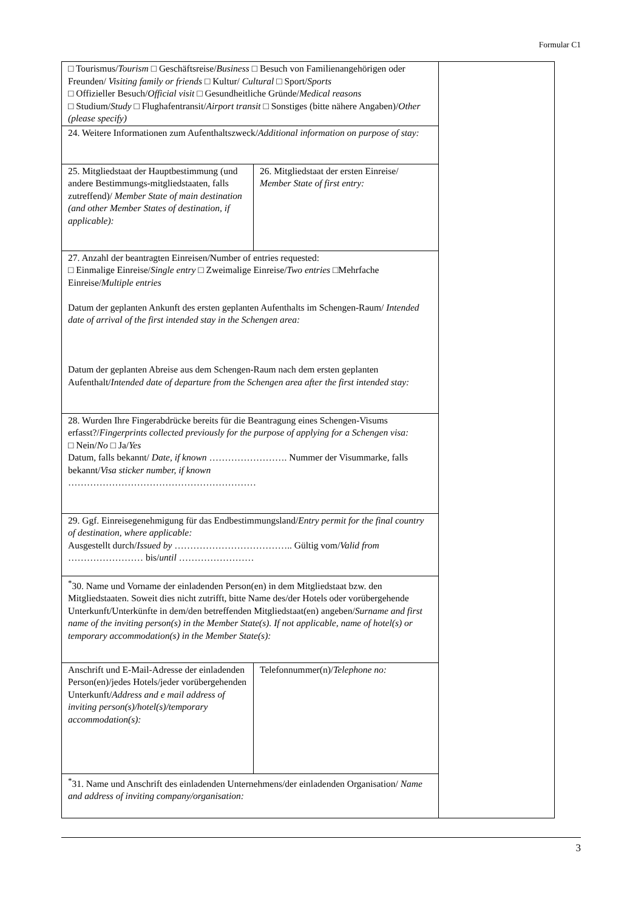Formular C1
| □ Tourismus/ Tourism □ Geschäftsreise/ Business □ Besuch von Familienangehörigen oder Freunden/ Visiting family or friends □ Kultur/ Cultural □ Sport/ Sports □ Offizieller Besuch/ Official visit □ Gesundheitliche Gründe/ Medical reasons □ Studium/ Study □ Flughafentransit/ Airport transit □ Sonstiges (bitte nähere Angaben)/ Other (please specify) | | |
| 24. Weitere Informationen zum Aufenthaltszweck/ Additional information on purpose of stay: | | |
| 25. Mitgliedstaat der Hauptbestimmung (und andere Bestimmungs-mitgliedstaaten, falls zutreffend)/ Member State of main destination (and other Member States of destination, if applicable): | 26. Mitgliedstaat der ersten Einreise/ Member State of first entry: | |
| 27. Anzahl der beantragten Einreisen/Number of entries requested: □ Einmalige Einreise/ Single entry □ Zweimalige Einreise/ Two entries □Mehrfache Einreise/ Multiple entries Datum der geplanten Ankunft des ersten geplanten Aufenthalts im Schengen-Raum/ Intended date of arrival of the first intended stay in the Schengen area: Datum der geplanten Abreise aus dem Schengen-Raum nach dem ersten geplanten Aufenthalt/ Intended date of departure from the Schengen area after the first intended stay: | | |
| 28. Wurden Ihre Fingerabdrücke bereits für die Beantragung eines Schengen-Visums erfasst?/ Fingerprints collected previously for the purpose of applying for a Schengen visa: □ Nein/ No □ Ja/ Yes Datum, falls bekannt/ Date, if known ……………………. Nummer der Visummarke, falls bekannt/ Visa sticker number, if known …………………………………………………… | | |
| 29. Ggf. Einreisegenehmigung für das Endbestimmungsland/ Entry permit for the final country of destination, where applicable: Ausgestellt durch/ Issued by ……………………………….. Gültig vom/ Valid from …………………… bis/ until …………………… | | |
| <sup>*</sup> 30. Name und Vorname der einladenden Person(en) in dem Mitgliedstaat bzw. den Mitgliedstaaten. Soweit dies nicht zutrifft, bitte Name des/der Hotels oder vorübergehende Unterkunft/Unterkünfte in dem/den betreffenden Mitgliedstaat(en) angeben/ Surname and first name of the inviting person(s) in the Member State(s). If not applicable, name of hotel(s) or temporary accommodation(s) in the Member State(s): | | |
| Anschrift und E-Mail-Adresse der einladenden Person(en)/jedes Hotels/jeder vorübergehenden Unterkunft/ Address and e mail address of inviting person(s)/hotel(s)/temporary accommodation(s): | Telefonnummer(n)/ Telephone no: | |
| <sup>*</sup> 31. Name und Anschrift des einladenden Unternehmens/der einladenden Organisation/ Name and address of inviting company/organisation: | | |
3